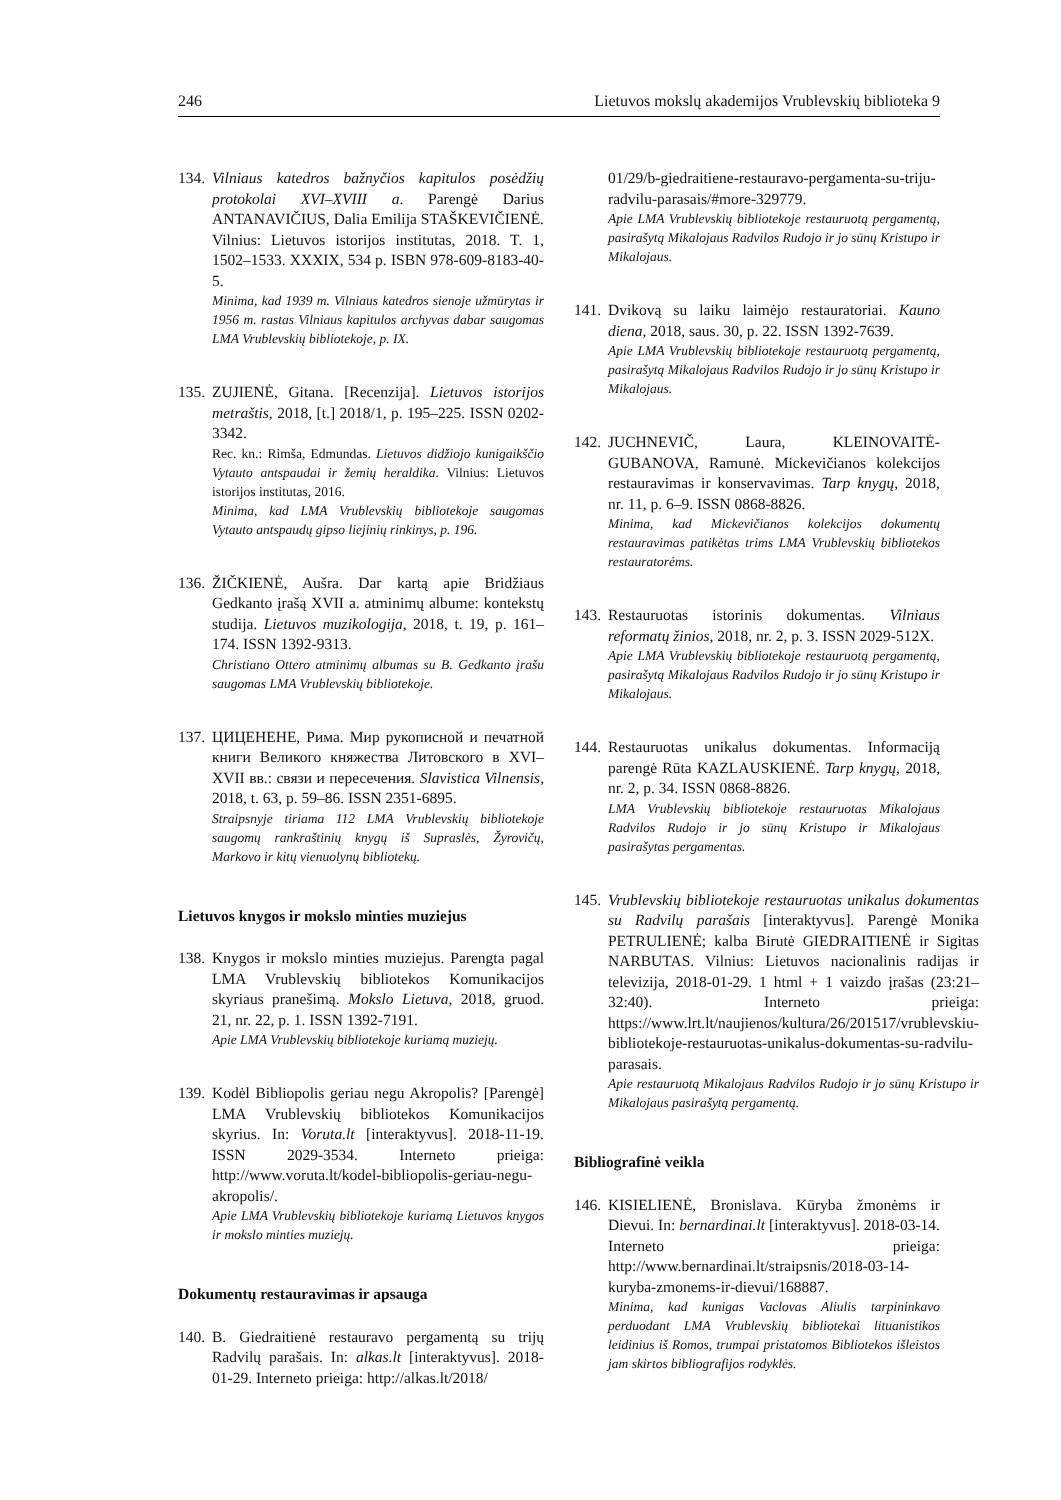246 Lietuvos mokslų akademijos Vrublevskių biblioteka 9
134.
Vilniaus katedros bažnyčios kapitulos posėdžių protokolai XVI–XVIII a. Parengė Darius ANTANAVIČIUS, Dalia Emilija STAŠKEVIČIENĖ. Vilnius: Lietuvos istorijos institutas, 2018. T. 1, 1502–1533. XXXIX, 534 p. ISBN 978-609-8183-40-5.
Minima, kad 1939 m. Vilniaus katedros sienoje užmūrytas ir 1956 m. rastas Vilniaus kapitulos archyvas dabar saugomas LMA Vrublevskių bibliotekoje, p. IX.
135.
ZUJIENĖ, Gitana. [Recenzija]. Lietuvos istorijos metraštis, 2018, [t.] 2018/1, p. 195–225. ISSN 0202-3342.
Rec. kn.: Rimša, Edmundas. Lietuvos didžiojo kunigaikščio Vytauto antspaudai ir žemių heraldika. Vilnius: Lietuvos istorijos institutas, 2016.
Minima, kad LMA Vrublevskių bibliotekoje saugomas Vytauto antspaudų gipso liejinių rinkinys, p. 196.
136.
ŽIČKIENĖ, Aušra. Dar kartą apie Bridžiaus Gedkanto įrašą XVII a. atminimų albume: kontekstų studija. Lietuvos muzikologija, 2018, t. 19, p. 161–174. ISSN 1392-9313.
Christiano Ottero atminimų albumas su B. Gedkanto įrašu saugomas LMA Vrublevskių bibliotekoje.
137.
ЦИЦЕНЕНЕ, Рима. Мир рукописной и печатной книги Великого княжества Литовского в XVI–XVII вв.: связи и пересечения. Slavistica Vilnensis, 2018, t. 63, p. 59–86. ISSN 2351-6895.
Straipsnyje tiriama 112 LMA Vrublevskių bibliotekoje saugomų rankraštinių knygų iš Supraslės, Žyrovičų, Markovo ir kitų vienuolynų bibliotekų.
Lietuvos knygos ir mokslo minties muziejus
138.
Knygos ir mokslo minties muziejus. Parengta pagal LMA Vrublevskių bibliotekos Komunikacijos skyriaus pranešimą. Mokslo Lietuva, 2018, gruod. 21, nr. 22, p. 1. ISSN 1392-7191.
Apie LMA Vrublevskių bibliotekoje kuriamą muziejų.
139.
Kodėl Bibliopolis geriau negu Akropolis? [Parengė] LMA Vrublevskių bibliotekos Komunikacijos skyrius. In: Voruta.lt [interaktyvus]. 2018-11-19. ISSN 2029-3534. Interneto prieiga: http://www.voruta.lt/kodel-bibliopolis-geriau-negu-akropolis/.
Apie LMA Vrublevskių bibliotekoje kuriamą Lietuvos knygos ir mokslo minties muziejų.
Dokumentų restauravimas ir apsauga
140.
B. Giedraitienė restauravo pergamentą su trijų Radvilų parašais. In: alkas.lt [interaktyvus]. 2018-01-29. Interneto prieiga: http://alkas.lt/2018/
01/29/b-giedraitiene-restauravo-pergamenta-su-triju-radvilu-parasais/#more-329779.
Apie LMA Vrublevskių bibliotekoje restauruotą pergamentą, pasirašytą Mikalojaus Radvilos Rudojo ir jo sūnų Kristupo ir Mikalojaus.
141.
Dvikovą su laiku laimėjo restauratoriai. Kauno diena, 2018, saus. 30, p. 22. ISSN 1392-7639.
Apie LMA Vrublevskių bibliotekoje restauruotą pergamentą, pasirašytą Mikalojaus Radvilos Rudojo ir jo sūnų Kristupo ir Mikalojaus.
142.
JUCHNEVIČ, Laura, KLEINOVAITĖ-GUBANOVA, Ramunė. Mickevičianos kolekcijos restauravimas ir konservavimas. Tarp knygų, 2018, nr. 11, p. 6–9. ISSN 0868-8826.
Minima, kad Mickevičianos kolekcijos dokumentų restauravimas patikėtas trims LMA Vrublevskių bibliotekos restauratorėms.
143.
Restauruotas istorinis dokumentas. Vilniaus reformatų žinios, 2018, nr. 2, p. 3. ISSN 2029-512X.
Apie LMA Vrublevskių bibliotekoje restauruotą pergamentą, pasirašytą Mikalojaus Radvilos Rudojo ir jo sūnų Kristupo ir Mikalojaus.
144.
Restauruotas unikalus dokumentas. Informaciją parengė Rūta KAZLAUSKIENĖ. Tarp knygų, 2018, nr. 2, p. 34. ISSN 0868-8826.
LMA Vrublevskių bibliotekoje restauruotas Mikalojaus Radvilos Rudojo ir jo sūnų Kristupo ir Mikalojaus pasirašytas pergamentas.
145.
Vrublevskių bibliotekoje restauruotas unikalus dokumentas su Radvilų parašais [interaktyvus]. Parengė Monika PETRULIENĖ; kalba Birutė GIEDRAITIENĖ ir Sigitas NARBUTAS. Vilnius: Lietuvos nacionalinis radijas ir televizija, 2018-01-29. 1 html + 1 vaizdo įrašas (23:21–32:40). Interneto prieiga: https://www.lrt.lt/naujienos/kultura/26/201517/vrublevskiu-bibliotekoje-restauruotas-unikalus-dokumentas-su-radvilu-parasais.
Apie restauruotą Mikalojaus Radvilos Rudojo ir jo sūnų Kristupo ir Mikalojaus pasirašytą pergamentą.
Bibliografinė veikla
146.
KISIELIENĖ, Bronislava. Kūryba žmonėms ir Dievui. In: bernardinai.lt [interaktyvus]. 2018-03-14. Interneto prieiga: http://www.bernardinai.lt/straipsnis/2018-03-14-kuryba-zmonems-ir-dievui/168887.
Minima, kad kunigas Vaclovas Aliulis tarpininkavo perduodant LMA Vrublevskių bibliotekai lituanistikos leidinius iš Romos, trumpai pristatomos Bibliotekos išleistos jam skirtos bibliografijos rodyklės.